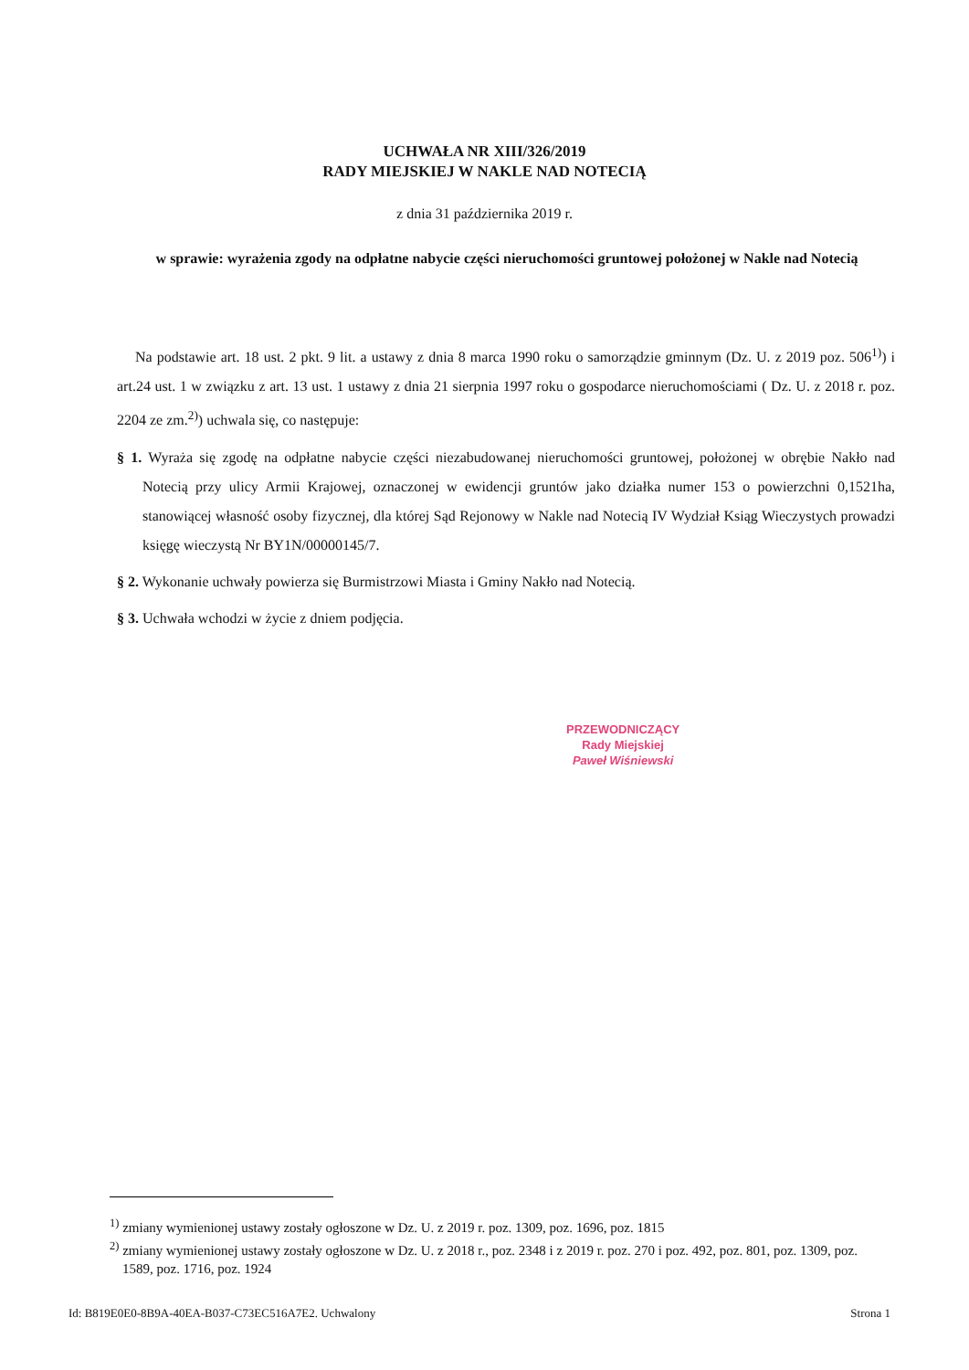UCHWAŁA NR XIII/326/2019
RADY MIEJSKIEJ W NAKLE NAD NOTECIĄ
z dnia 31 października 2019 r.
w sprawie: wyrażenia zgody na odpłatne nabycie części nieruchomości gruntowej położonej w Nakle nad Notecią
Na podstawie art. 18 ust. 2 pkt. 9 lit. a ustawy z dnia 8 marca 1990 roku o samorządzie gminnym (Dz. U. z 2019 poz. 506<sup>1)</sup>) i art.24 ust. 1 w związku z art. 13 ust. 1 ustawy z dnia 21 sierpnia 1997 roku o gospodarce nieruchomościami ( Dz. U. z 2018 r. poz. 2204 ze zm.<sup>2)</sup>) uchwala się, co następuje:
§ 1. Wyraża się zgodę na odpłatne nabycie części niezabudowanej nieruchomości gruntowej, położonej w obrębie Nakło nad Notecią przy ulicy Armii Krajowej, oznaczonej w ewidencji gruntów jako działka numer 153 o powierzchni 0,1521ha, stanowiącej własność osoby fizycznej, dla której Sąd Rejonowy w Nakle nad Notecią IV Wydział Ksiąg Wieczystych prowadzi księgę wieczystą Nr BY1N/00000145/7.
§ 2. Wykonanie uchwały powierza się Burmistrzowi Miasta i Gminy Nakło nad Notecią.
§ 3. Uchwała wchodzi w życie z dniem podjęcia.
PRZEWODNICZĄCY
Rady Miejskiej
Paweł Wiśniewski
<sup>1)</sup> zmiany wymienionej ustawy zostały ogłoszone w Dz. U. z 2019 r. poz. 1309, poz. 1696, poz. 1815
<sup>2)</sup> zmiany wymienionej ustawy zostały ogłoszone w Dz. U. z 2018 r., poz. 2348 i z 2019 r. poz. 270 i poz. 492, poz. 801, poz. 1309, poz. 1589, poz. 1716, poz. 1924
Id: B819E0E0-8B9A-40EA-B037-C73EC516A7E2. Uchwalony Strona 1